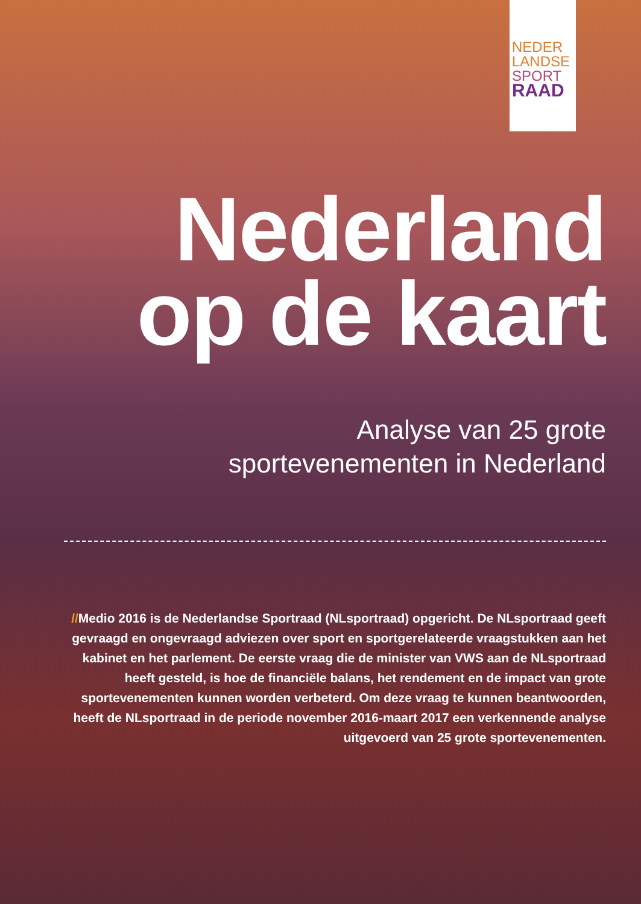NEDER
LANDSE
SPORT
RAAD
Nederland
op de kaart
Analyse van 25 grote
sportevenementen in Nederland
//Medio 2016 is de Nederlandse Sportraad (NLsportraad) opgericht. De NLsportraad geeft gevraagd en ongevraagd adviezen over sport en sportgerelateerde vraagstukken aan het kabinet en het parlement. De eerste vraag die de minister van VWS aan de NLsportraad heeft gesteld, is hoe de financiële balans, het rendement en de impact van grote sportevenementen kunnen worden verbeterd. Om deze vraag te kunnen beantwoorden, heeft de NLsportraad in de periode november 2016-maart 2017 een verkennende analyse uitgevoerd van 25 grote sportevenementen.